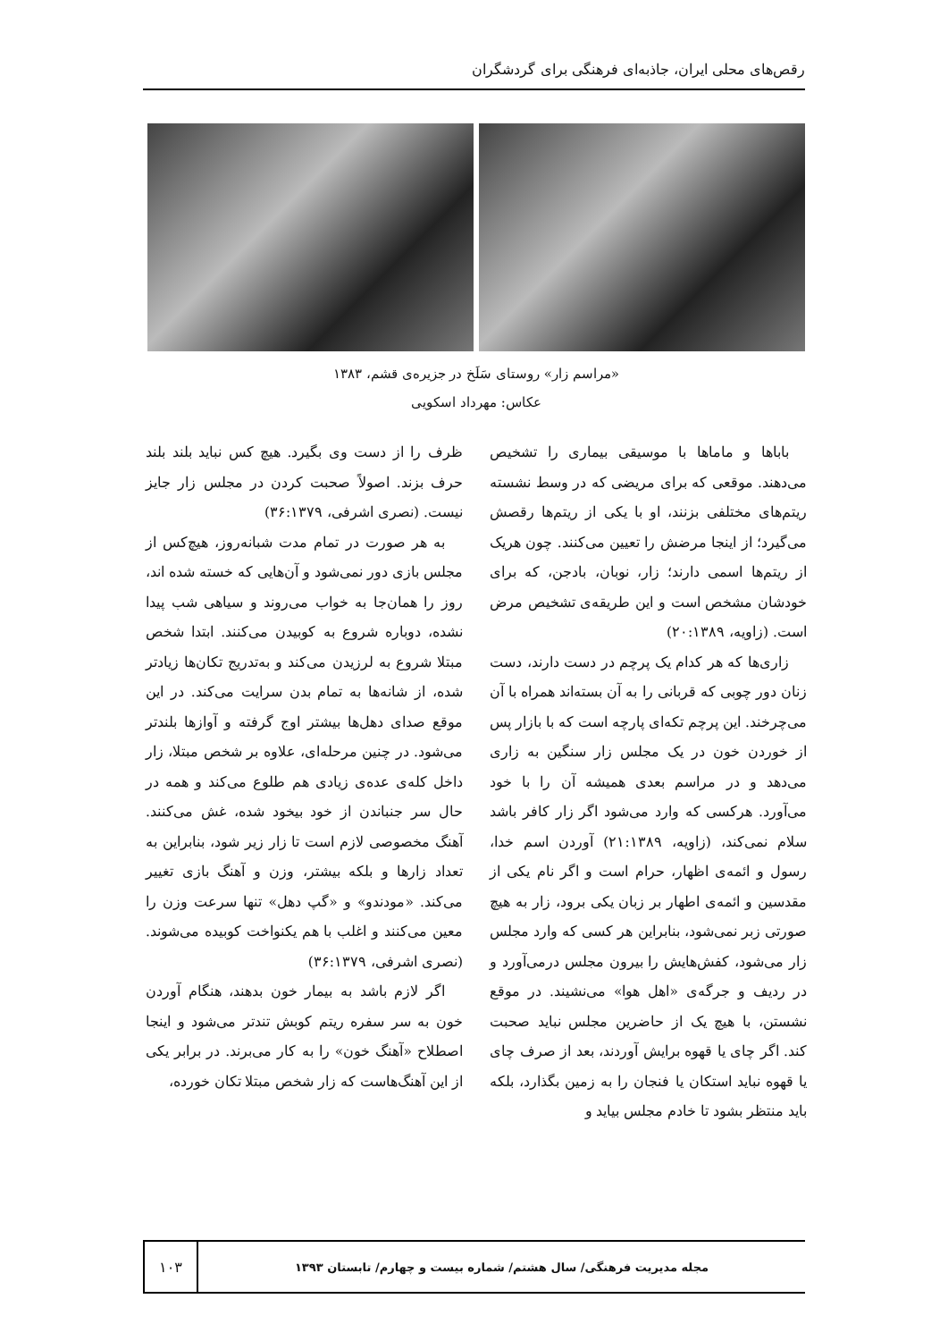رقص‌های محلی ایران، جاذبه‌ای فرهنگی برای گردشگران
«مراسم زار» روستای سَلَخ در جزیره‌ی قشم، ۱۳۸۳
عکاس: مهرداد اسکویی
باباها و ماماها با موسیقی بیماری را تشخیص می‌دهند. موقعی که برای مریضی که در وسط نشسته ریتم‌های مختلفی بزنند، او با یکی از ریتم‌ها رقصش می‌گیرد؛ از اینجا مرضش را تعیین می‌کنند. چون هریک از ریتم‌ها اسمی دارند؛ زار، نوبان، بادجن، که برای خودشان مشخص است و این طریقه‌ی تشخیص مرض است. (زاویه، ۲۰:۱۳۸۹)
زاری‌ها که هر کدام یک پرچم در دست دارند، دست زنان دور چوبی که قربانی را به آن بسته‌اند همراه با آن می‌چرخند. این پرچم تکه‌ای پارچه است که با بازار پس از خوردن خون در یک مجلس زار سنگین به زاری می‌دهد و در مراسم بعدی همیشه آن را با خود می‌آورد. هرکسی که وارد می‌شود اگر زار کافر باشد سلام نمی‌کند، (زاویه، ۲۱:۱۳۸۹) آوردن اسم خدا، رسول و ائمه‌ی اظهار، حرام است و اگر نام یکی از مقدسین و ائمه‌ی اطهار بر زبان یکی برود، زار به هیچ صورتی زبر نمی‌شود، بنابراین هر کسی که وارد مجلس زار می‌شود، کفش‌هایش را بیرون مجلس درمی‌آورد و در ردیف و جرگه‌ی «اهل هوا» می‌نشیند. در موقع نشستن، با هیچ یک از حاضرین مجلس نباید صحبت کند. اگر چای یا قهوه برایش آوردند، بعد از صرف چای یا قهوه نباید استکان یا فنجان را به زمین بگذارد، بلکه باید منتظر بشود تا خادم مجلس بیاید و
ظرف را از دست وی بگیرد. هیچ کس نباید بلند بلند حرف بزند. اصولاً صحبت کردن در مجلس زار جایز نیست. (نصری اشرفی، ۳۶:۱۳۷۹)
به هر صورت در تمام مدت شبانه‌روز، هیچ‌کس از مجلس بازی دور نمی‌شود و آن‌هایی که خسته شده اند، روز را همان‌جا به خواب می‌روند و سیاهی شب پیدا نشده، دوباره شروع به کوبیدن می‌کنند. ابتدا شخص مبتلا شروع به لرزیدن می‌کند و به‌تدریج تکان‌ها زیادتر شده، از شانه‌ها به تمام بدن سرایت می‌کند. در این موقع صدای دهل‌ها بیشتر اوج گرفته و آوازها بلندتر می‌شود. در چنین مرحله‌ای، علاوه بر شخص مبتلا، زار داخل کله‌ی عده‌ی زیادی هم طلوع می‌کند و همه در حال سر جنباندن از خود بیخود شده، غش می‌کنند. آهنگ مخصوصی لازم است تا زار زیر شود، بنابراین به تعداد زارها و بلکه بیشتر، وزن و آهنگ بازی تغییر می‌کند. «مودندو» و «گپ دهل» تنها سرعت وزن را معین می‌کنند و اغلب با هم یکنواخت کوبیده می‌شوند. (نصری اشرفی، ۳۶:۱۳۷۹)
اگر لازم باشد به بیمار خون بدهند، هنگام آوردن خون به سر سفره ریتم کوبش تندتر می‌شود و اینجا اصطلاح «آهنگ خون» را به کار می‌برند. در برابر یکی از این آهنگ‌هاست که زار شخص مبتلا تکان خورده،
مجله مدیریت فرهنگی/ سال هشتم/ شماره بیست و چهارم/ تابستان ۱۳۹۳ ۱۰۳